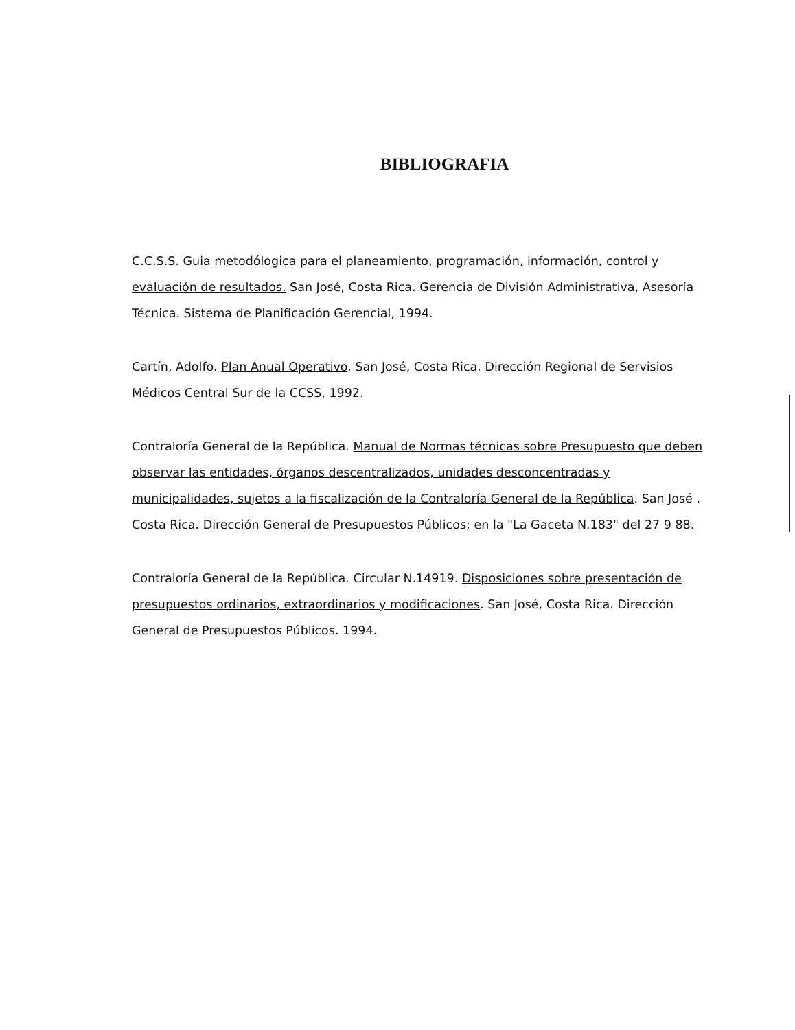BIBLIOGRAFIA
C.C.S.S. Guia metodólogica para el planeamiento, programación, información, control y evaluación de resultados. San José, Costa Rica. Gerencia de División Administrativa, Asesoría Técnica. Sistema de Planificación Gerencial, 1994.
Cartín, Adolfo. Plan Anual Operativo. San José, Costa Rica. Dirección Regional de Servisios Médicos Central Sur de la CCSS, 1992.
Contraloría General de la República. Manual de Normas técnicas sobre Presupuesto que deben observar las entidades, órganos descentralizados, unidades desconcentradas y municipalidades, sujetos a la fiscalización de la Contraloría General de la República. San José . Costa Rica. Dirección General de Presupuestos Públicos; en la "La Gaceta N.183" del 27 9 88.
Contraloría General de la República. Circular N.14919. Disposiciones sobre presentación de presupuestos ordinarios, extraordinarios y modificaciones. San José, Costa Rica. Dirección General de Presupuestos Públicos. 1994.